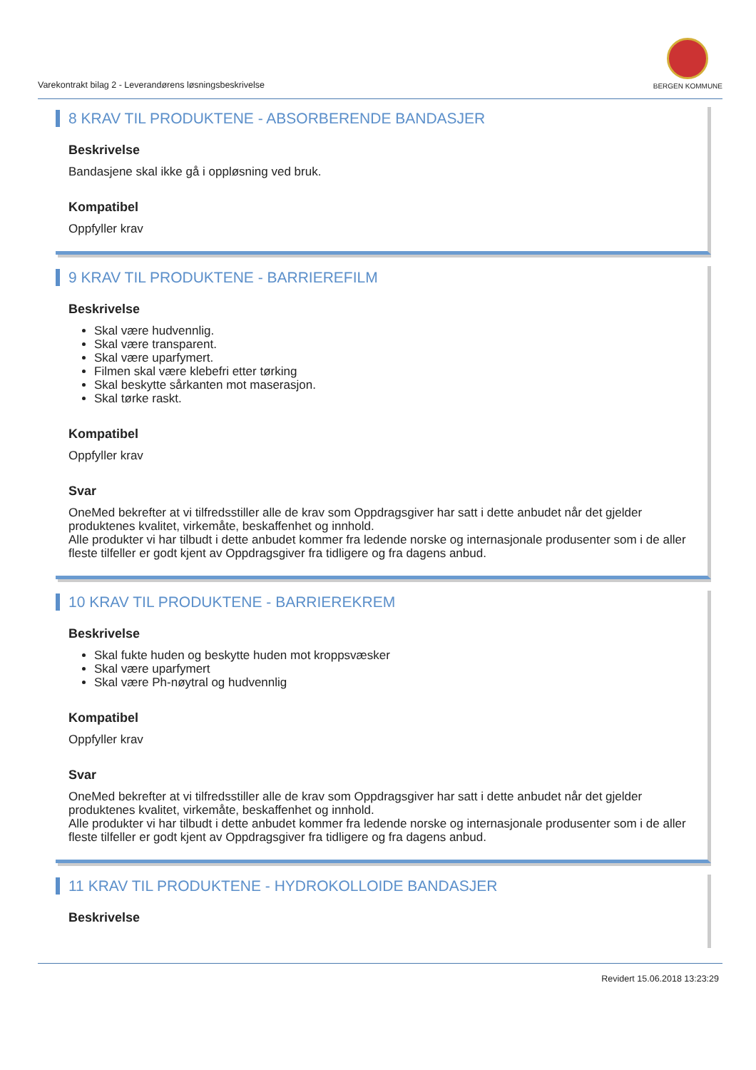Varekontrakt bilag 2 - Leverandørens løsningsbeskrivelse
BERGEN KOMMUNE
8 KRAV TIL PRODUKTENE - ABSORBERENDE BANDASJER
Beskrivelse
Bandasjene skal ikke gå i oppløsning ved bruk.
Kompatibel
Oppfyller krav
9 KRAV TIL PRODUKTENE - BARRIEREFILM
Beskrivelse
Skal være hudvennlig.
Skal være transparent.
Skal være uparfymert.
Filmen skal være klebefri etter tørking
Skal beskytte sårkanten mot maserasjon.
Skal tørke raskt.
Kompatibel
Oppfyller krav
Svar
OneMed bekrefter at vi tilfredsstiller alle de krav som Oppdragsgiver har satt i dette anbudet når det gjelder produktenes kvalitet, virkemåte, beskaffenhet og innhold.
Alle produkter vi har tilbudt i dette anbudet kommer fra ledende norske og internasjonale produsenter som i de aller fleste tilfeller er godt kjent av Oppdragsgiver fra tidligere og fra dagens anbud.
10 KRAV TIL PRODUKTENE - BARRIEREKREM
Beskrivelse
Skal fukte huden og beskytte huden mot kroppsvæsker
Skal være uparfymert
Skal være Ph-nøytral og hudvennlig
Kompatibel
Oppfyller krav
Svar
OneMed bekrefter at vi tilfredsstiller alle de krav som Oppdragsgiver har satt i dette anbudet når det gjelder produktenes kvalitet, virkemåte, beskaffenhet og innhold.
Alle produkter vi har tilbudt i dette anbudet kommer fra ledende norske og internasjonale produsenter som i de aller fleste tilfeller er godt kjent av Oppdragsgiver fra tidligere og fra dagens anbud.
11 KRAV TIL PRODUKTENE - HYDROKOLLOIDE BANDASJER
Beskrivelse
Revidert 15.06.2018 13:23:29